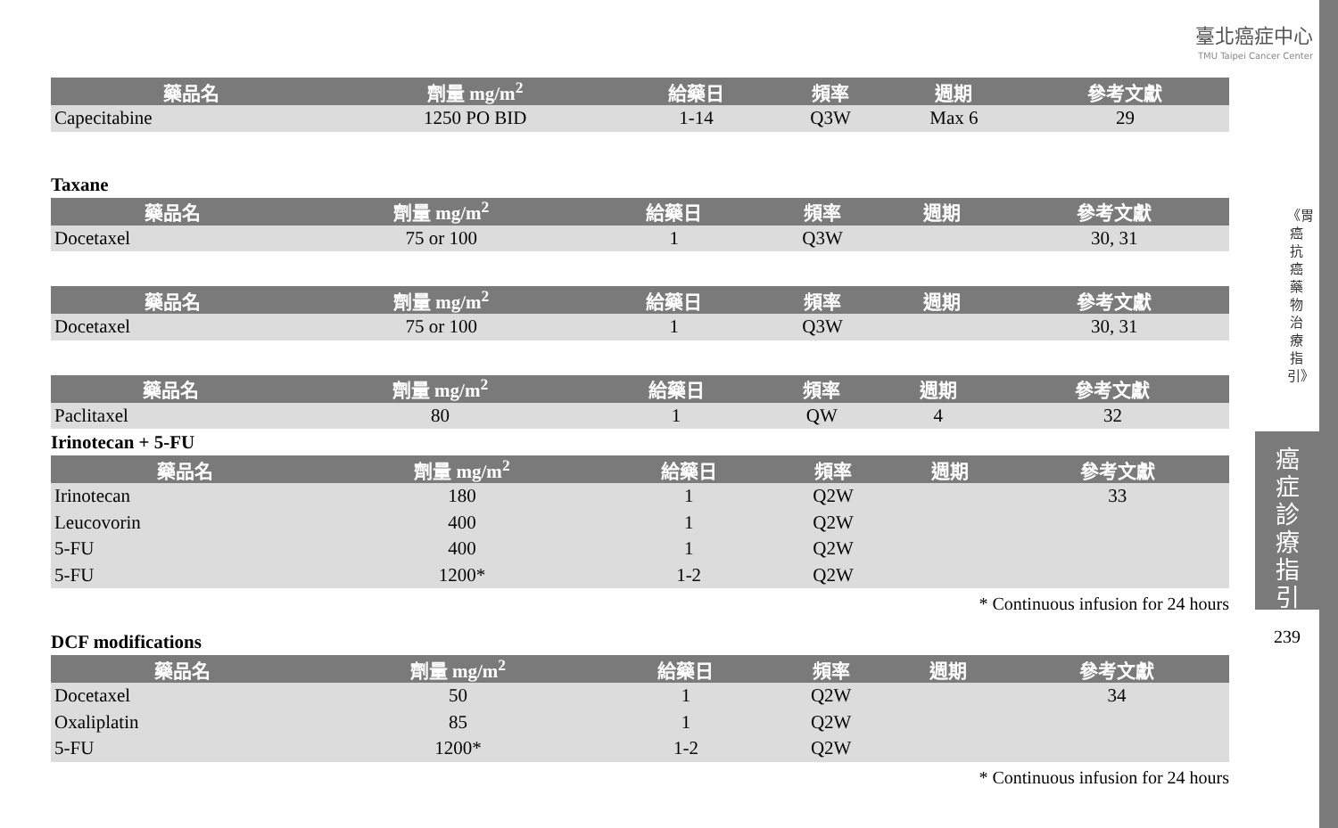臺北癌症中心
TMU Taipei Cancer Center
| 藥品名 | 劑量 mg/m<sup>2</sup> | 給藥日 | 頻率 | 週期 | 參考文獻 |
| --- | --- | --- | --- | --- | --- |
| Capecitabine | 1250 PO BID | 1-14 | Q3W | Max 6 | 29 |
Taxane
| 藥品名 | 劑量 mg/m<sup>2</sup> | 給藥日 | 頻率 | 週期 | 參考文獻 |
| --- | --- | --- | --- | --- | --- |
| Docetaxel | 75 or 100 | 1 | Q3W | | 30, 31 |
| 藥品名 | 劑量 mg/m<sup>2</sup> | 給藥日 | 頻率 | 週期 | 參考文獻 |
| --- | --- | --- | --- | --- | --- |
| Docetaxel | 75 or 100 | 1 | Q3W | | 30, 31 |
| 藥品名 | 劑量 mg/m<sup>2</sup> | 給藥日 | 頻率 | 週期 | 參考文獻 |
| --- | --- | --- | --- | --- | --- |
| Paclitaxel | 80 | 1 | QW | 4 | 32 |
Irinotecan + 5-FU
| 藥品名 | 劑量 mg/m<sup>2</sup> | 給藥日 | 頻率 | 週期 | 參考文獻 |
| --- | --- | --- | --- | --- | --- |
| Irinotecan | 180 | 1 | Q2W | | 33 |
| Leucovorin | 400 | 1 | Q2W | | |
| 5-FU | 400 | 1 | Q2W | | |
| 5-FU | 1200* | 1-2 | Q2W | | |
* Continuous infusion for 24 hours
DCF modifications
| 藥品名 | 劑量 mg/m<sup>2</sup> | 給藥日 | 頻率 | 週期 | 參考文獻 |
| --- | --- | --- | --- | --- | --- |
| Docetaxel | 50 | 1 | Q2W | | 34 |
| Oxaliplatin | 85 | 1 | Q2W | | |
| 5-FU | 1200* | 1-2 | Q2W | | |
* Continuous infusion for 24 hours
《胃癌抗癌藥物治療指引》
癌
症
診
療
指
引
239